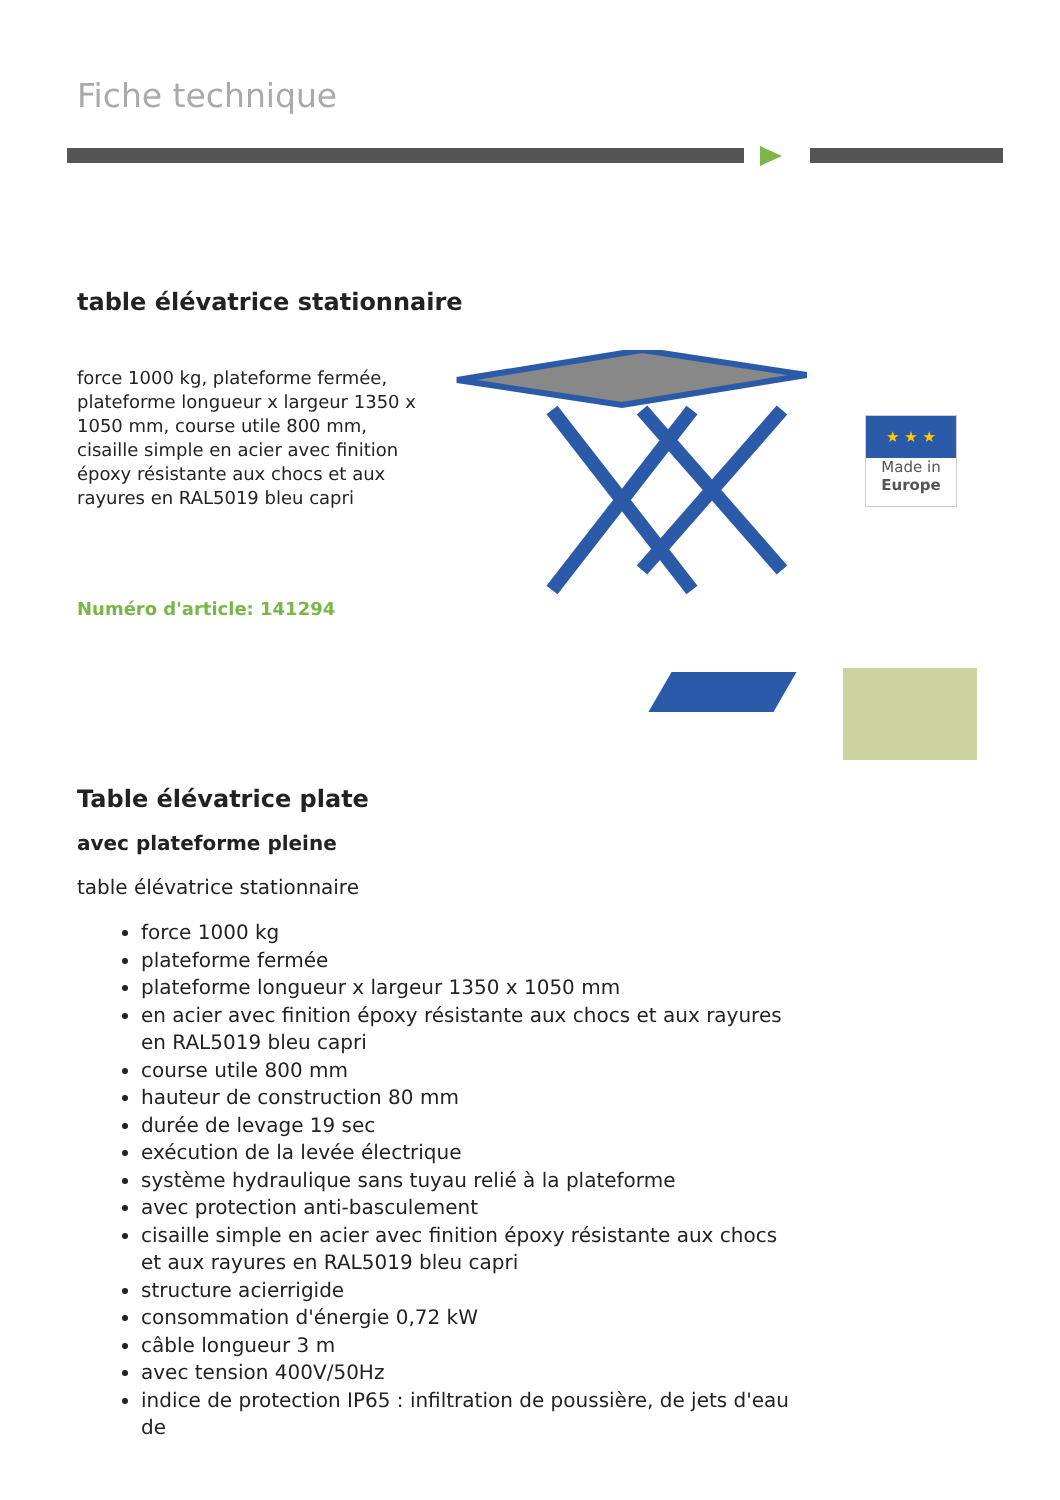Fiche technique
table élévatrice stationnaire
force 1000 kg, plateforme fermée, plateforme longueur x largeur 1350 x 1050 mm, course utile 800 mm, cisaille simple en acier avec finition époxy résistante aux chocs et aux rayures en RAL5019 bleu capri
Numéro d'article: 141294
★ ★ ★
Made in
Europe
Table élévatrice plate
avec plateforme pleine
table élévatrice stationnaire
force 1000 kg
plateforme fermée
plateforme longueur x largeur 1350 x 1050 mm
en acier avec finition époxy résistante aux chocs et aux rayures en RAL5019 bleu capri
course utile 800 mm
hauteur de construction 80 mm
durée de levage 19 sec
exécution de la levée électrique
système hydraulique sans tuyau relié à la plateforme
avec protection anti-basculement
cisaille simple en acier avec finition époxy résistante aux chocs et aux rayures en RAL5019 bleu capri
structure acierrigide
consommation d'énergie 0,72 kW
câble longueur 3 m
avec tension 400V/50Hz
indice de protection IP65 : infiltration de poussière, de jets d'eau de